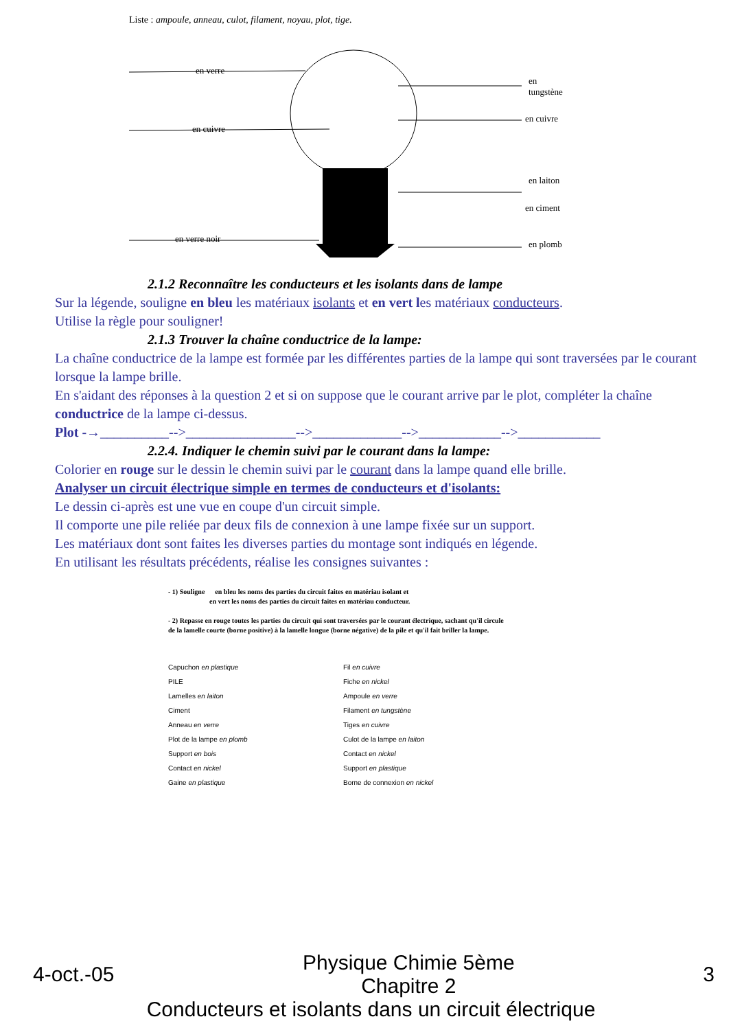Liste : ampoule, anneau, culot, filament, noyau, plot, tige.
en verre
en cuivre
en verre noir
en
tungstène
en cuivre
en laiton
en ciment
en plomb
2.1.2 Reconnaître les conducteurs et les isolants dans de lampe
Sur la légende, souligne en bleu les matériaux isolants et en vert les matériaux conducteurs.
Utilise la règle pour souligner!
2.1.3 Trouver la chaîne conductrice de la lampe:
La chaîne conductrice de la lampe est formée par les différentes parties de la lampe qui sont traversées par le courant lorsque la lampe brille.
En s'aidant des réponses à la question 2 et si on suppose que le courant arrive par le plot, compléter la chaîne conductrice de la lampe ci-dessus.
Plot -→__________-->________________-->_____________-->____________-->____________
2.2.4. Indiquer le chemin suivi par le courant dans la lampe:
Colorier en rouge sur le dessin le chemin suivi par le courant dans la lampe quand elle brille.
Analyser un circuit électrique simple en termes de conducteurs et d'isolants:
Le dessin ci-après est une vue en coupe d'un circuit simple.
Il comporte une pile reliée par deux fils de connexion à une lampe fixée sur un support.
Les matériaux dont sont faites les diverses parties du montage sont indiqués en légende.
En utilisant les résultats précédents, réalise les consignes suivantes :
- 1) Souligne en bleu les noms des parties du circuit faites en matériau isolant et
en vert les noms des parties du circuit faites en matériau conducteur.
- 2) Repasse en rouge toutes les parties du circuit qui sont traversées par le courant électrique, sachant qu'il circule de la lamelle courte (borne positive) à la lamelle longue (borne négative) de la pile et qu'il fait briller la lampe.
Capuchon en plastique
PILE
Lamelles en laiton
Ciment
Anneau en verre
Plot de la lampe en plomb
Support en bois
Contact en nickel
Gaine en plastique
Fil en cuivre
Fiche en nickel
Ampoule en verre
Filament en tungstène
Tiges en cuivre
Culot de la lampe en laiton
Contact en nickel
Support en plastique
Borne de connexion en nickel
4-oct.-05 Physique Chimie 5ème
Chapitre 2 3
Conducteurs et isolants dans un circuit électrique